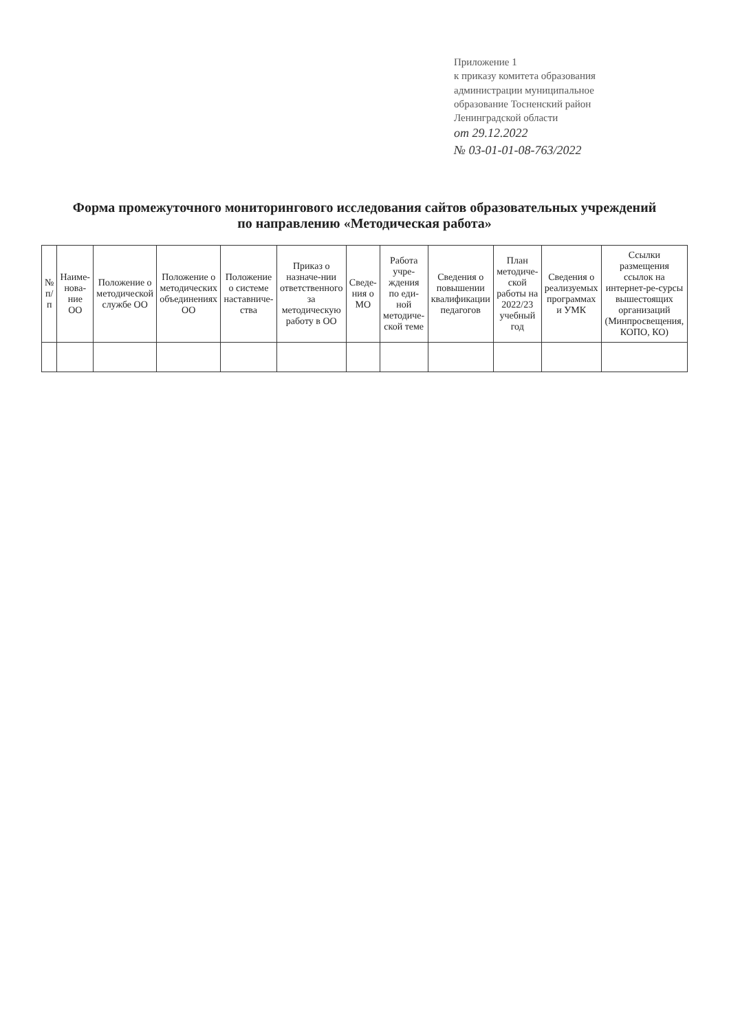Приложение 1
к приказу комитета образования
администрации муниципальное
образование Тосненский район
Ленинградской области
от 29.12.2022
№ 03-01-01-08-763/2022
Форма промежуточного мониторингового исследования сайтов образовательных учреждений
по направлению «Методическая работа»
| № п/п | Наиме-нова-ние ОО | Положение о методической службе ОО | Положение о методических объединениях ОО | Положение о системе наставниче-ства | Приказ о назначе-нии ответственного за методическую работу в ОО | Сведе-ния о МО | Работа учре-ждения по еди-ной методиче-ской теме | Сведения о повышении квалификации педагогов | План методиче-ской работы на 2022/23 учебный год | Сведения о реализуемых программах и УМК | Ссылки размещения ссылок на интернет-ре-сурсы вышестоящих организаций (Минпросвещения, КОПО, КО) |
| --- | --- | --- | --- | --- | --- | --- | --- | --- | --- | --- | --- |